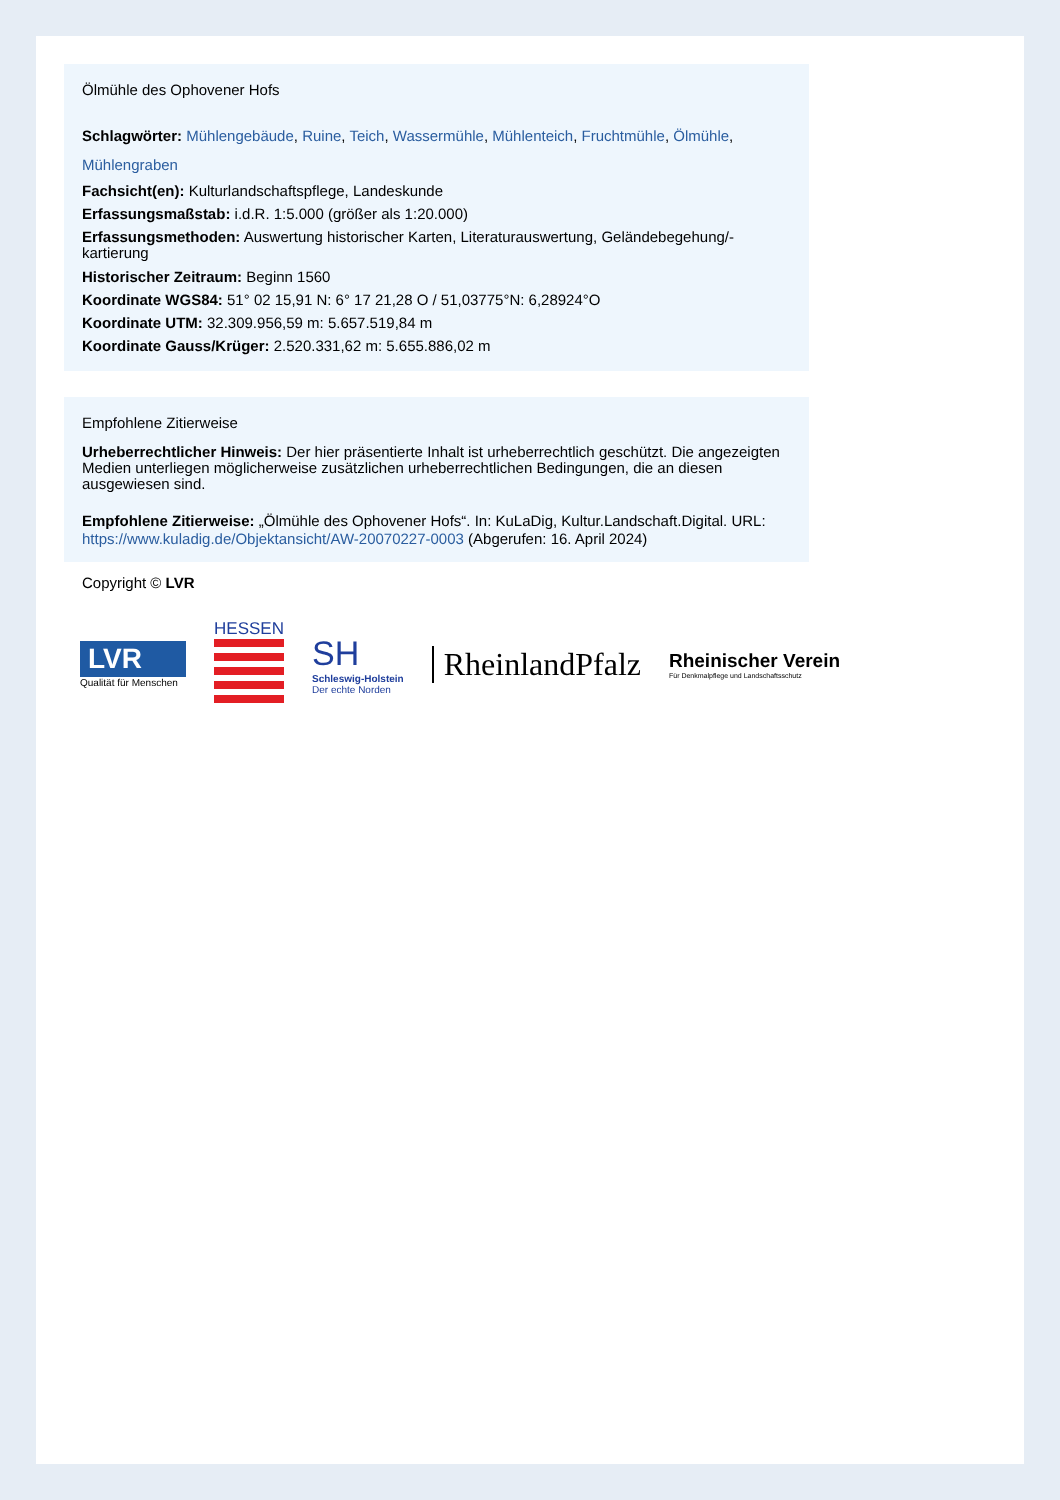Ölmühle des Ophovener Hofs
Schlagwörter: Mühlengebäude, Ruine, Teich, Wassermühle, Mühlenteich, Fruchtmühle, Ölmühle, Mühlengraben
Fachsicht(en): Kulturlandschaftspflege, Landeskunde
Erfassungsmaßstab: i.d.R. 1:5.000 (größer als 1:20.000)
Erfassungsmethoden: Auswertung historischer Karten, Literaturauswertung, Geländebegehung/-kartierung
Historischer Zeitraum: Beginn 1560
Koordinate WGS84: 51° 02 15,91 N: 6° 17 21,28 O / 51,03775°N: 6,28924°O
Koordinate UTM: 32.309.956,59 m: 5.657.519,84 m
Koordinate Gauss/Krüger: 2.520.331,62 m: 5.655.886,02 m
Empfohlene Zitierweise
Urheberrechtlicher Hinweis: Der hier präsentierte Inhalt ist urheberrechtlich geschützt. Die angezeigten Medien unterliegen möglicherweise zusätzlichen urheberrechtlichen Bedingungen, die an diesen ausgewiesen sind.
Empfohlene Zitierweise: „Ölmühle des Ophovener Hofs“. In: KuLaDig, Kultur.Landschaft.Digital. URL: https://www.kuladig.de/Objektansicht/AW-20070227-0003 (Abgerufen: 16. April 2024)
Copyright © LVR
LVR
Qualität für Menschen
HESSEN
SH
Schleswig-Holstein
Der echte Norden
RheinlandPfalz
Rheinischer Verein
Für Denkmalpflege und Landschaftsschutz